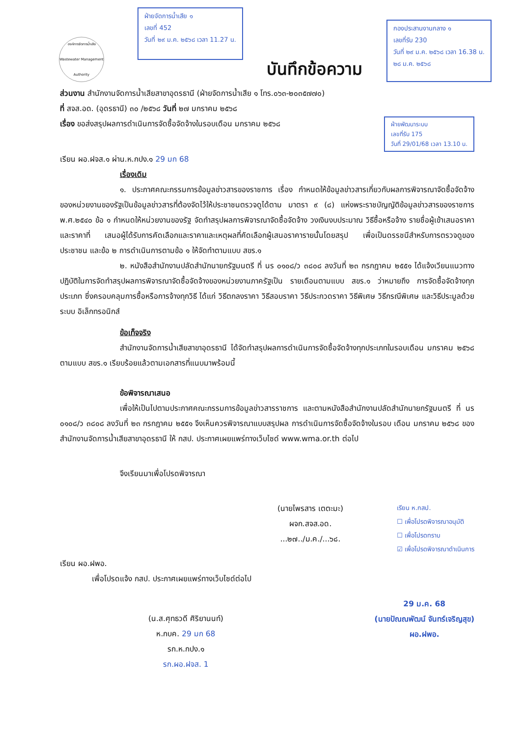องค์การจัดการน้ำเสีย
Wastewater Management Authority
ฝ่ายจัดการน้ำเสีย ๑
เลขที่ 452
วันที่ ๒๙ ม.ค. ๒๕๖๘ เวลา 11.27 น.
บันทึกข้อความ
กองประสานงานกลาง ๑
เลขที่รับ 230
วันที่ ๒๙ ม.ค. ๒๕๖๘ เวลา 16.38 น.
๒๘ ม.ค. ๒๕๖๘
ส่วนงาน สำนักงานจัดการน้ำเสียสาขาอุดรธานี (ฝ่ายจัดการน้ำเสีย ๑ โทร.๐๖๓-๒๐๓๕๗๗๐)
ที่ สจส.อด. (อุดรธานี) ๓๐ /๒๕๖๘ วันที่ ๒๗ มกราคม ๒๕๖๘
เรื่อง ขอส่งสรุปผลการดำเนินการจัดซื้อจัดจ้างในรอบเดือน มกราคม ๒๕๖๘
ฝ่ายพัฒนาระบบ
เลขที่รับ 175
วันที่ 29/01/68 เวลา 13.10 น.
เรียน ผอ.ฝจส.๑ ผ่าน.ห.กปง.๑ 29 มก 68
เรื่องเดิม
๑. ประกาศคณะกรรมการข้อมูลข่าวสารของราชการ เรื่อง กำหนดให้ข้อมูลข่าวสารเกี่ยวกับผลการพิจารณาจัดซื้อจัดจ้างของหน่วยงานของรัฐเป็นข้อมูลข่าวสารที่ต้องจัดไว้ให้ประชาชนตรวจดูได้ตาม มาตรา ๙ (๘) แห่งพระราชบัญญัติข้อมูลข่าวสารของราชการ พ.ศ.๒๕๔๐ ข้อ ๑ กำหนดให้หน่วยงานของรัฐ จัดทำสรุปผลการพิจารณาจัดซื้อจัดจ้าง วงเงินงบประมาณ วิธีซื้อหรือจ้าง รายชื่อผู้เข้าเสนอราคาและราคาที่ เสนอผู้ได้รับการคัดเลือกและราคาและเหตุผลที่คัดเลือกผู้เสนอราคารายนั้นโดยสรุป เพื่อเป็นดรรชนีสำหรับการตรวจดูของประชาชน และข้อ ๒ การดำเนินการตามข้อ ๑ ให้จัดทำตามแบบ สขร.๑
๒. หนังสือสำนักงานปลัดสำนักนายกรัฐมนตรี ที่ นร ๐๑๐๘/ว ๓๘๐๘ ลงวันที่ ๒๓ กรกฎาคม ๒๕๕๑ ได้แจ้งเวียนแนวทางปฏิบัติในการจัดทำสรุปผลการพิจารณาจัดซื้อจัดจ้างของหน่วยงานภาครัฐเป็น รายเดือนตามแบบ สขร.๑ ว่าหมายถึง การจัดซื้อจัดจ้างทุกประเภท ซึ่งครอบคลุมการซื้อหรือการจ้างทุกวิธี ได้แก่ วิธีตกลงราคา วิธีสอบราคา วิธีประกวดราคา วิธีพิเศษ วิธีกรณีพิเศษ และวิธีประมูลด้วยระบบ อิเล็กทรอนิกส์
ข้อเท็จจริง
สำนักงานจัดการน้ำเสียสาขาอุดรธานี ได้จัดทำสรุปผลการดำเนินการจัดซื้อจัดจ้างทุกประเภทในรอบเดือน มกราคม ๒๕๖๘ ตามแบบ สขร.๑ เรียบร้อยแล้วตามเอกสารที่แนบมาพร้อมนี้
ข้อพิจารณาเสนอ
เพื่อให้เป็นไปตามประกาศคณะกรรมการข้อมูลข่าวสารราชการ และตามหนังสือสำนักงานปลัดสำนักนายกรัฐมนตรี ที่ นร ๐๑๐๘/ว ๓๘๐๘ ลงวันที่ ๒๓ กรกฎาคม ๒๕๕๑ จึงเห็นควรพิจารณาแบบสรุปผล การดำเนินการจัดซื้อจัดจ้างในรอบ เดือน มกราคม ๒๕๖๘ ของสำนักงานจัดการน้ำเสียสาขาอุดรธานี ให้ กสป. ประกาศเผยแพร่ทางเว็บไซด์ www.wma.or.th ต่อไป
จึงเรียนมาเพื่อโปรดพิจารณา
(นายไพรสาร เตตะมะ)
ผจก.สจส.อด.
...๒๗../ม.ค./...๖๘.
เรียน ห.กสป.
☐ เพื่อโปรดพิจารณาอนุมัติ
☐ เพื่อโปรดทราบ
☑ เพื่อโปรดพิจารณาดำเนินการ
เรียน ผอ.ฝพอ.
เพื่อโปรดแจ้ง กสป. ประกาศเผยแพร่ทางเว็บไซด์ต่อไป
(น.ส.ศุทธวดี ศิริยานนท์)
ห.กบค. 29 มก 68
รก.ห.กปง.๑
รก.ผอ.ฝจส. 1
29 ม.ค. 68
(นายปัณณพัฒน์ จันทร์เจริญสุข)
ผอ.ฝพอ.